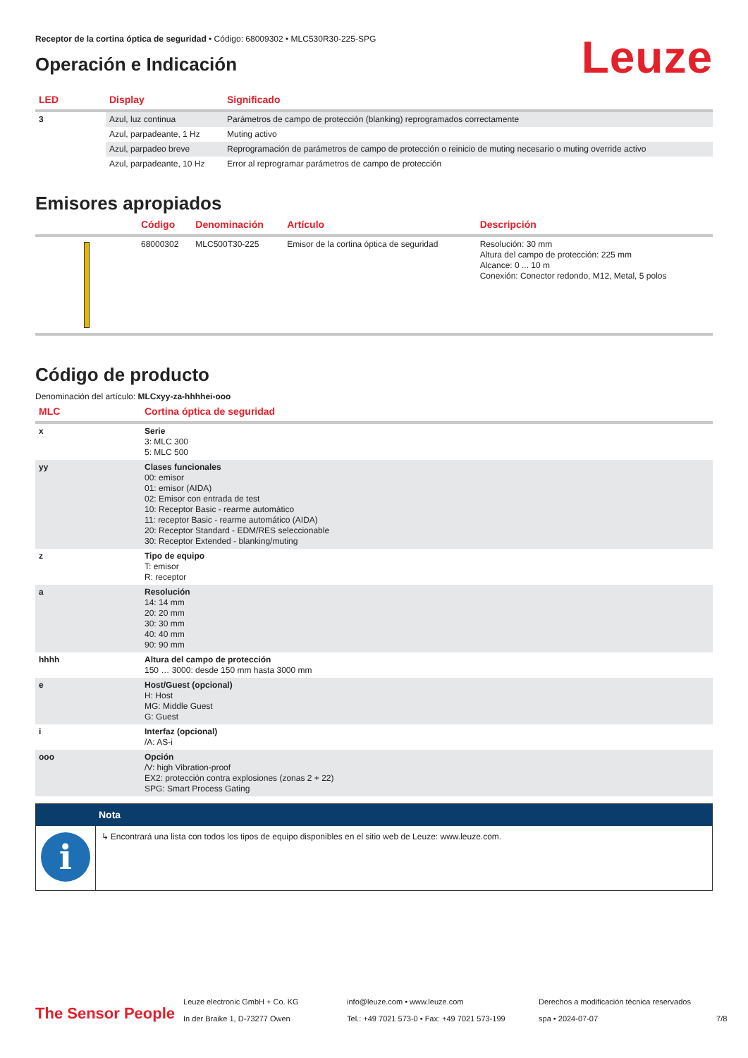Receptor de la cortina óptica de seguridad • Código: 68009302 • MLC530R30-225-SPG
Operación e Indicación
Leuze
| LED | Display | Significado |
| --- | --- | --- |
| 3 | Azul, luz continua | Parámetros de campo de protección (blanking) reprogramados correctamente |
| | Azul, parpadeante, 1 Hz | Muting activo |
| | Azul, parpadeo breve | Reprogramación de parámetros de campo de protección o reinicio de muting necesario o muting override activo |
| | Azul, parpadeante, 10 Hz | Error al reprogramar parámetros de campo de protección |
Emisores apropiados
| | Código | Denominación | Artículo | Descripción |
| --- | --- | --- | --- | --- |
| | 68000302 | MLC500T30-225 | Emisor de la cortina óptica de seguridad | Resolución: 30 mm Altura del campo de protección: 225 mm Alcance: 0 ... 10 m Conexión: Conector redondo, M12, Metal, 5 polos |
Código de producto
Denominación del artículo: MLCxyy-za-hhhhei-ooo
| MLC | Cortina óptica de seguridad |
| --- | --- |
| x | Serie 3: MLC 300 5: MLC 500 |
| yy | Clases funcionales 00: emisor 01: emisor (AIDA) 02: Emisor con entrada de test 10: Receptor Basic - rearme automático 11: receptor Basic - rearme automático (AIDA) 20: Receptor Standard - EDM/RES seleccionable 30: Receptor Extended - blanking/muting |
| z | Tipo de equipo T: emisor R: receptor |
| a | Resolución 14: 14 mm 20: 20 mm 30: 30 mm 40: 40 mm 90: 90 mm |
| hhhh | Altura del campo de protección 150 … 3000: desde 150 mm hasta 3000 mm |
| e | Host/Guest (opcional) H: Host MG: Middle Guest G: Guest |
| i | Interfaz (opcional) /A: AS-i |
| ooo | Opción /V: high Vibration-proof EX2: protección contra explosiones (zonas 2 + 22) SPG: Smart Process Gating |
| | Nota |
| i | ↳ Encontrará una lista con todos los tipos de equipo disponibles en el sitio web de Leuze: www.leuze.com. |
The Sensor People
Leuze electronic GmbH + Co. KG
In der Braike 1, D-73277 Owen
info@leuze.com • www.leuze.com
Tel.: +49 7021 573-0 • Fax: +49 7021 573-199
Derechos a modificación técnica reservados
spa • 2024-07-07
7/8